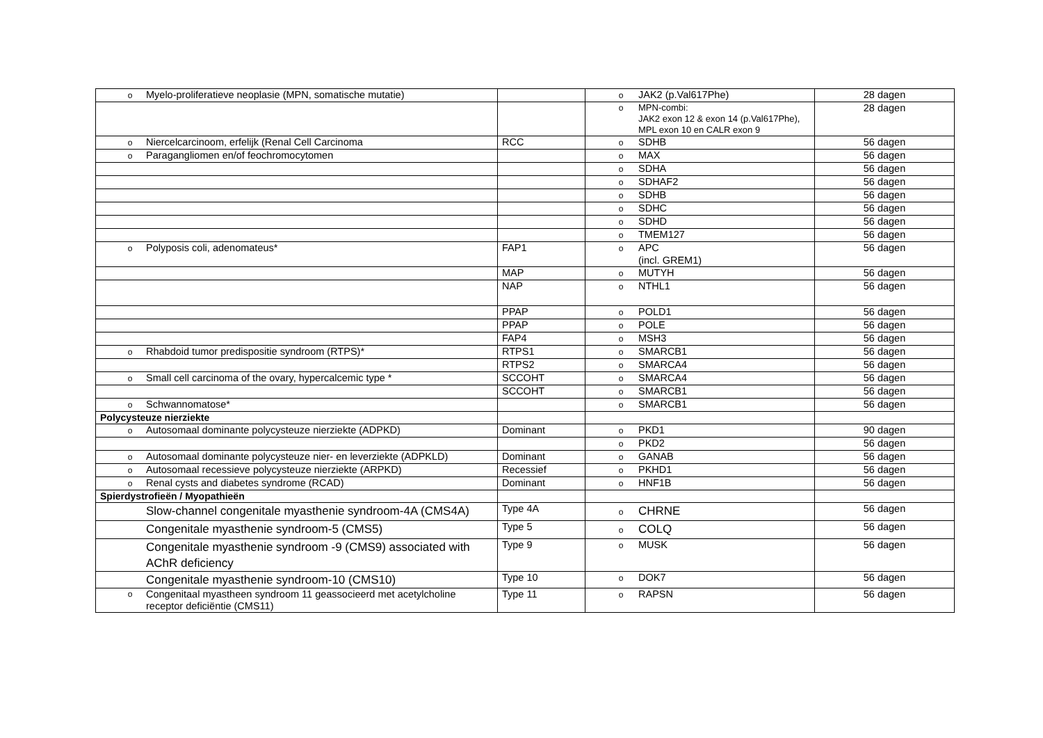| o Myelo-proliferatieve neoplasie (MPN, somatische mutatie) | | o JAK2 (p.Val617Phe) | 28 dagen |
| | | o MPN-combi: JAK2 exon 12 & exon 14 (p.Val617Phe), MPL exon 10 en CALR exon 9 | 28 dagen |
| o Niercelcarcinoom, erfelijk (Renal Cell Carcinoma | RCC | o SDHB | 56 dagen |
| o Paragangliomen en/of feochromocytomen | | o MAX | 56 dagen |
| | | o SDHA | 56 dagen |
| | | o SDHAF2 | 56 dagen |
| | | o SDHB | 56 dagen |
| | | o SDHC | 56 dagen |
| | | o SDHD | 56 dagen |
| | | o TMEM127 | 56 dagen |
| o Polyposis coli, adenomateus* | FAP1 | o APC (incl. GREM1) | 56 dagen |
| | MAP | o MUTYH | 56 dagen |
| | NAP | o NTHL1 | 56 dagen |
| | PPAP | o POLD1 | 56 dagen |
| | PPAP | o POLE | 56 dagen |
| | FAP4 | o MSH3 | 56 dagen |
| o Rhabdoid tumor predispositie syndroom (RTPS)* | RTPS1 | o SMARCB1 | 56 dagen |
| | RTPS2 | o SMARCA4 | 56 dagen |
| o Small cell carcinoma of the ovary, hypercalcemic type * | SCCOHT | o SMARCA4 | 56 dagen |
| | SCCOHT | o SMARCB1 | 56 dagen |
| o Schwannomatose* | | o SMARCB1 | 56 dagen |
| Polycysteuze nierziekte | | | |
| o Autosomaal dominante polycysteuze nierziekte (ADPKD) | Dominant | o PKD1 | 90 dagen |
| | | o PKD2 | 56 dagen |
| o Autosomaal dominante polycysteuze nier- en leverziekte (ADPKLD) | Dominant | o GANAB | 56 dagen |
| o Autosomaal recessieve polycysteuze nierziekte (ARPKD) | Recessief | o PKHD1 | 56 dagen |
| o Renal cysts and diabetes syndrome (RCAD) | Dominant | o HNF1B | 56 dagen |
| Spierdystrofieën / Myopathieën | | | |
| Slow-channel congenitale myasthenie syndroom-4A (CMS4A) | Type 4A | o CHRNE | 56 dagen |
| Congenitale myasthenie syndroom-5 (CMS5) | Type 5 | o COLQ | 56 dagen |
| Congenitale myasthenie syndroom -9 (CMS9) associated with AChR deficiency | Type 9 | o MUSK | 56 dagen |
| Congenitale myasthenie syndroom-10 (CMS10) | Type 10 | o DOK7 | 56 dagen |
| o Congenitaal myastheen syndroom 11 geassocieerd met acetylcholine receptor deficiëntie (CMS11) | Type 11 | o RAPSN | 56 dagen |